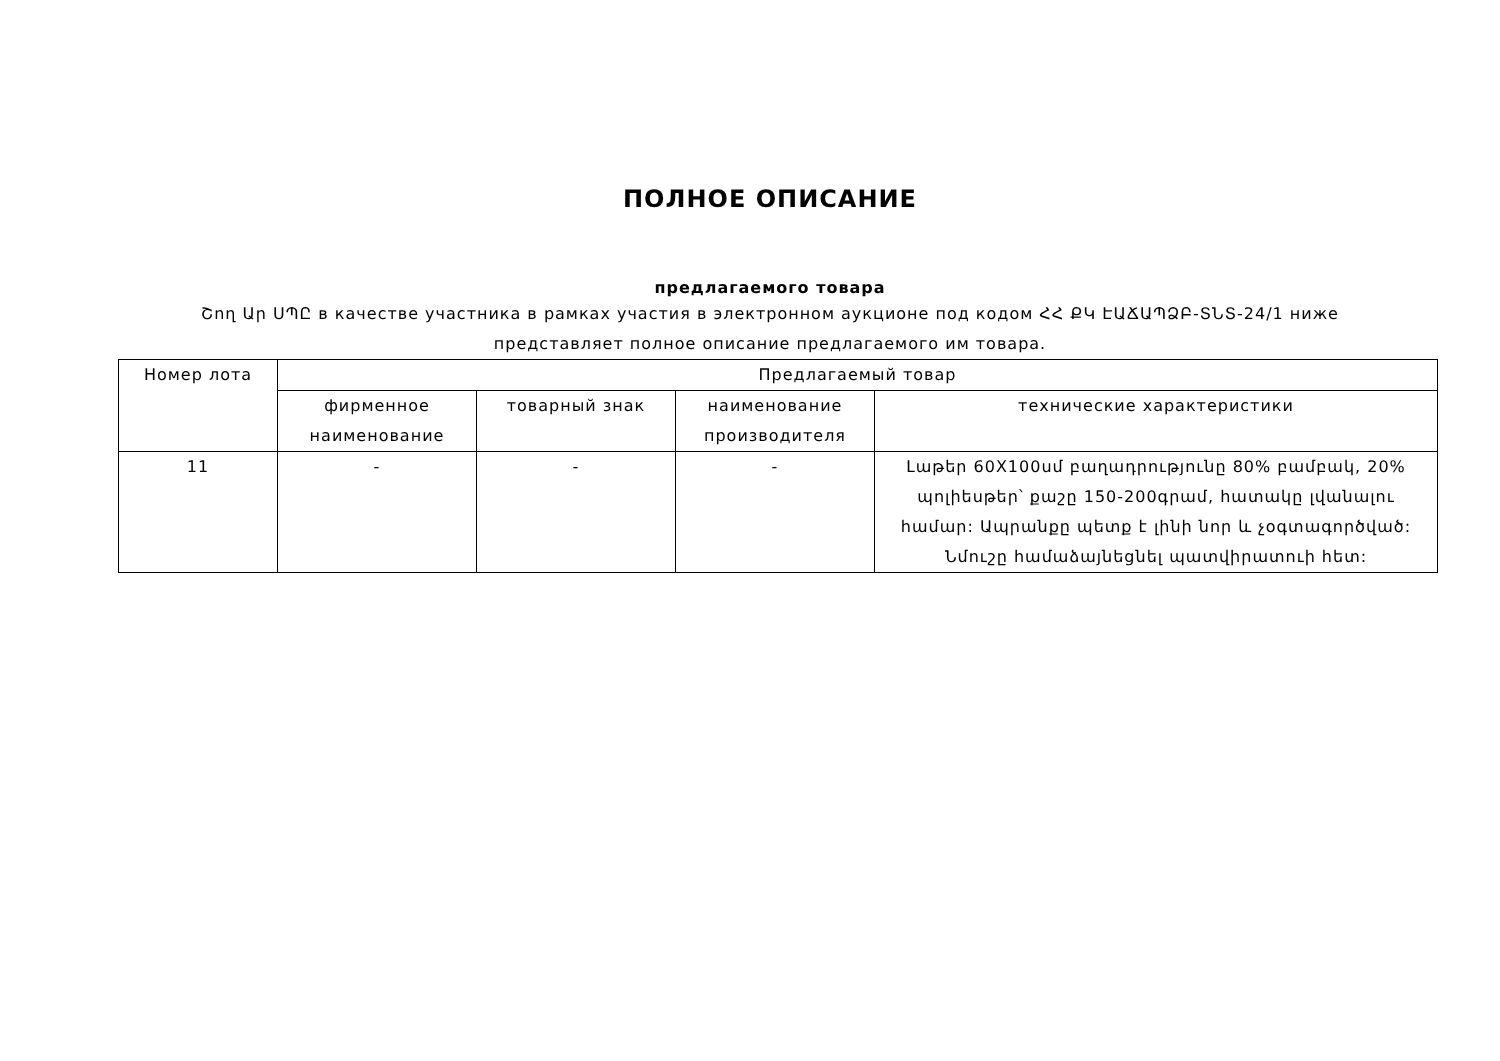ПОЛНОЕ ОПИСАНИЕ
предлагаемого товара
Շող Ար ՍՊԸ в качестве участника в рамках участия в электронном аукционе под кодом ՀՀ ՔԿ ԷԱՃԱՊՁԲ-ՏՆՏ-24/1 ниже представляет полное описание предлагаемого им товара.
| Номер лота | Предлагаемый товар | | | |
| --- | --- | --- | --- | --- |
| | фирменное наименование | товарный знак | наименование производителя | технические характеристики |
| 11 | - | - | - | Լաթեր 60X100սմ բաղադրությունը 80% բամբակ, 20% պոլիեսթեր՝ քաշը 150-200գրամ, հատակը լվանալու համար: Ապրանքը պետք է լինի նոր և չօգտագործված: Նմուշը համաձայնեցնել պատվիրատուի հետ: |